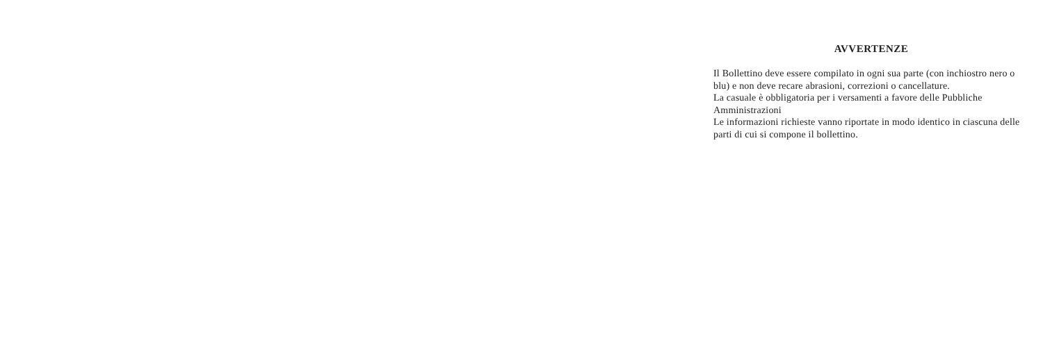AVVERTENZE
Il Bollettino deve essere compilato in ogni sua parte (con inchiostro nero o blu) e non deve recare abrasioni, correzioni o cancellature.
La casuale è obbligatoria per i versamenti a favore delle Pubbliche Amministrazioni
Le informazioni richieste vanno riportate in modo identico in ciascuna delle parti di cui si compone il bollettino.